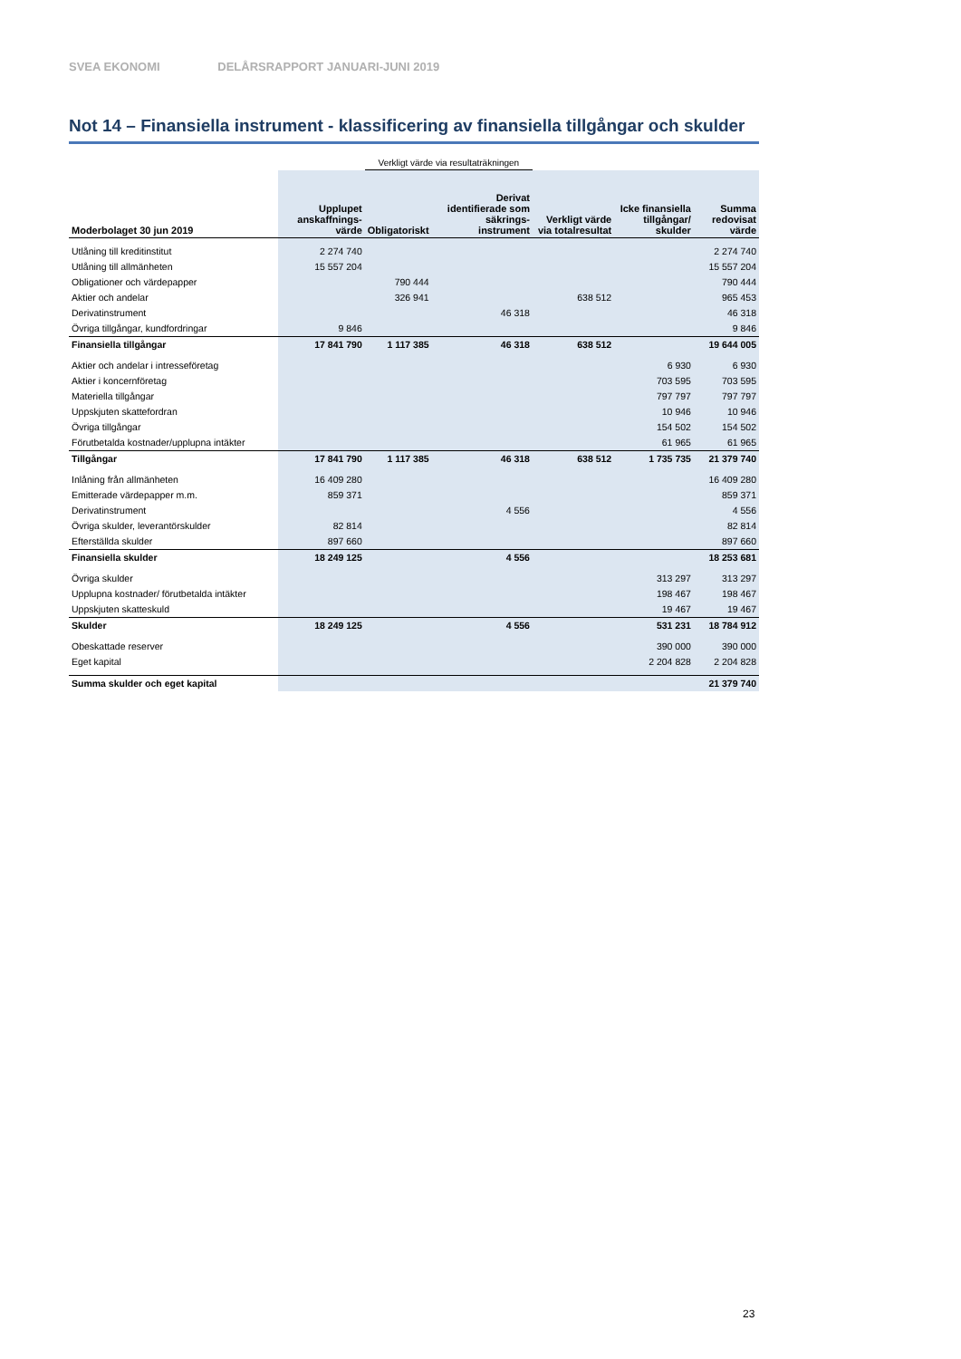SVEA EKONOMI DELÅRSRAPPORT JANUARI-JUNI 2019
Not 14 – Finansiella instrument - klassificering av finansiella tillgångar och skulder
| | | Verkligt värde via resultaträkningen | | | | |
| --- | --- | --- | --- | --- | --- | --- |
| Moderbolaget 30 jun 2019 | Upplupet anskaffnings-värde | Obligatoriskt | Derivat identifierade som säkrings-instrument | Verkligt värde via totalresultat | Icke finansiella tillgångar/ skulder | Summa redovisat värde |
| Utlåning till kreditinstitut | 2 274 740 | | | | | 2 274 740 |
| Utlåning till allmänheten | 15 557 204 | | | | | 15 557 204 |
| Obligationer och värdepapper | | 790 444 | | | | 790 444 |
| Aktier och andelar | | 326 941 | | 638 512 | | 965 453 |
| Derivatinstrument | | | 46 318 | | | 46 318 |
| Övriga tillgångar, kundfordringar | 9 846 | | | | | 9 846 |
| Finansiella tillgångar | 17 841 790 | 1 117 385 | 46 318 | 638 512 | | 19 644 005 |
| Aktier och andelar i intresseföretag | | | | | 6 930 | 6 930 |
| Aktier i koncernföretag | | | | | 703 595 | 703 595 |
| Materiella tillgångar | | | | | 797 797 | 797 797 |
| Uppskjuten skattefordran | | | | | 10 946 | 10 946 |
| Övriga tillgångar | | | | | 154 502 | 154 502 |
| Förutbetalda kostnader/upplupna intäkter | | | | | 61 965 | 61 965 |
| Tillgångar | 17 841 790 | 1 117 385 | 46 318 | 638 512 | 1 735 735 | 21 379 740 |
| Inlåning från allmänheten | 16 409 280 | | | | | 16 409 280 |
| Emitterade värdepapper m.m. | 859 371 | | | | | 859 371 |
| Derivatinstrument | | | 4 556 | | | 4 556 |
| Övriga skulder, leverantörskulder | 82 814 | | | | | 82 814 |
| Efterställda skulder | 897 660 | | | | | 897 660 |
| Finansiella skulder | 18 249 125 | | 4 556 | | | 18 253 681 |
| Övriga skulder | | | | | 313 297 | 313 297 |
| Upplupna kostnader/ förutbetalda intäkter | | | | | 198 467 | 198 467 |
| Uppskjuten skatteskuld | | | | | 19 467 | 19 467 |
| Skulder | 18 249 125 | | 4 556 | | 531 231 | 18 784 912 |
| Obeskattade reserver | | | | | 390 000 | 390 000 |
| Eget kapital | | | | | 2 204 828 | 2 204 828 |
| Summa skulder och eget kapital | | | | | | 21 379 740 |
23